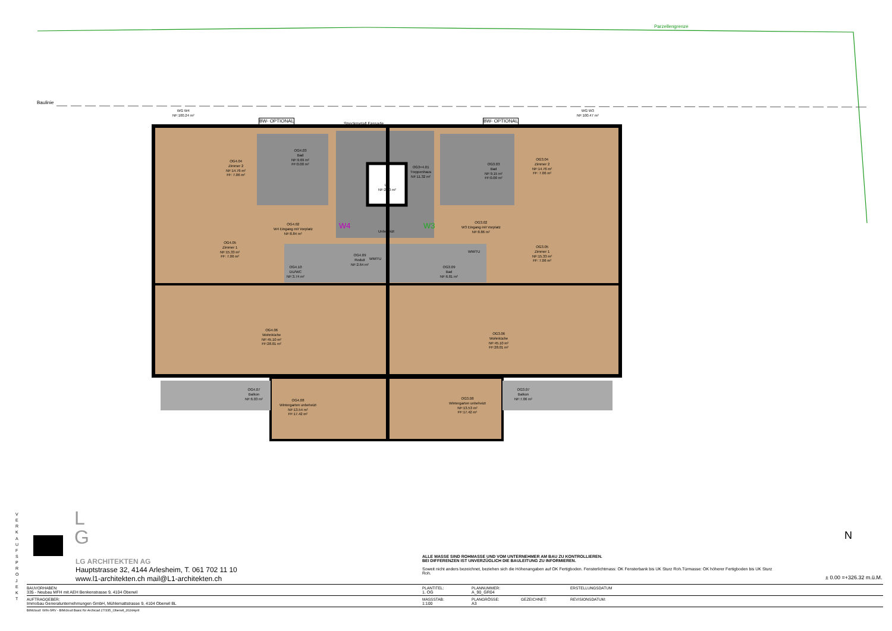Parzellengrenze
Baulinie
WG W4
NF:100.24 m²
WG W3
NF:100.47 m²
BW- OPTIONAL BW- OPTIONAL
Streckmetall Fassade
OG4.04
Zimmer 2
NF:14.76 m²
FF: 7.06 m²
OG4.03
Bad
NF:9.69 m²
FF:0.00 m²
OG3+4.01
Treppenhaus
NF:11.32 m²
Lift
NF:2.80 m²
OG3.03
Bad
NF:9.15 m²
FF:0.00 m²
OG3.04
Zimmer 2
NF:14.76 m²
FF: 7.06 m²
OG4.02
W4 Eingang mit Vorplatz
NF:8.84 m²
W4
Unbeheizt
W3
OG3.02
W3 Eingang mit Vorplatz
NF:8.86 m²
OG4.05
Zimmer 1
NF:15.33 m²
FF: 7.06 m²
OG3.05
Zimmer 1
NF:15.33 m²
FF: 7.06 m²
OG4.09
Reduit
NF:2.64 m²
WM/TU
WM/TU
OG4.10
DU/WC
NF:3.74 m²
OG3.09
Bad
NF:6.81 m²
OG4.06
Wohnküche
NF:45.10 m²
FF:28.01 m²
OG3.06
Wohnküche
NF:45.10 m²
FF:28.01 m²
OG4.07
Balkon
NF:6.03 m²
OG4.08
Wintergarten unbeheizt
NF:13.54 m²
FF:17.42 m²
OG3.08
Wintergarten unbeheizt
NF:13.53 m²
FF:17.42 m²
OG3.07
Balkon
NF:7.06 m²
V E R K A U F S P R O J E K T
L
G
LG ARCHITEKTEN AG
Hauptstrasse 32, 4144 Arlesheim, T. 061 702 11 10
www.l1-architekten.ch mail@L1-architekten.ch
ALLE MASSE SIND ROHMASSE UND VOM UNTERNEHMER AM BAU ZU KONTROLLIEREN.
BEI DIFFERENZEN IST UNVERZÜGLICH DIE BAULEITUNG ZU INFORMIEREN.
Soweit nicht anders bezeichnet, beziehen sich die Höhenangaben auf OK Fertigboden. Fensterlichtmass: OK Fensterbank bis UK Sturz Roh.Türmasse: OK höherer Fertigboden bis UK Sturz Roh.
N
± 0.00 =+326.32 m.ü.M.
| BAUVORHABEN: 335 - Neubau MFH mit AEH Benkenstrasse 9, 4104 Oberwil | PLANTITEL: 1. OG | PLANNUMMER: A_90_GR04 | | ERSTELLUNGSDATUM |
| AUFTRAGGEBER: Immobau Generalunternehmungen GmbH, Mühlemattstrasse 9, 4104 Oberwil BL | MASSSTAB: 1:100 | PLANGRÖSSE: A3 | GEZEICHNET: | REVISIONSDATUM: |
| BIMcloud: WIN-SRV - BIMcloud Basic für Archicad 27/335_Oberwil_2024April | | | | |